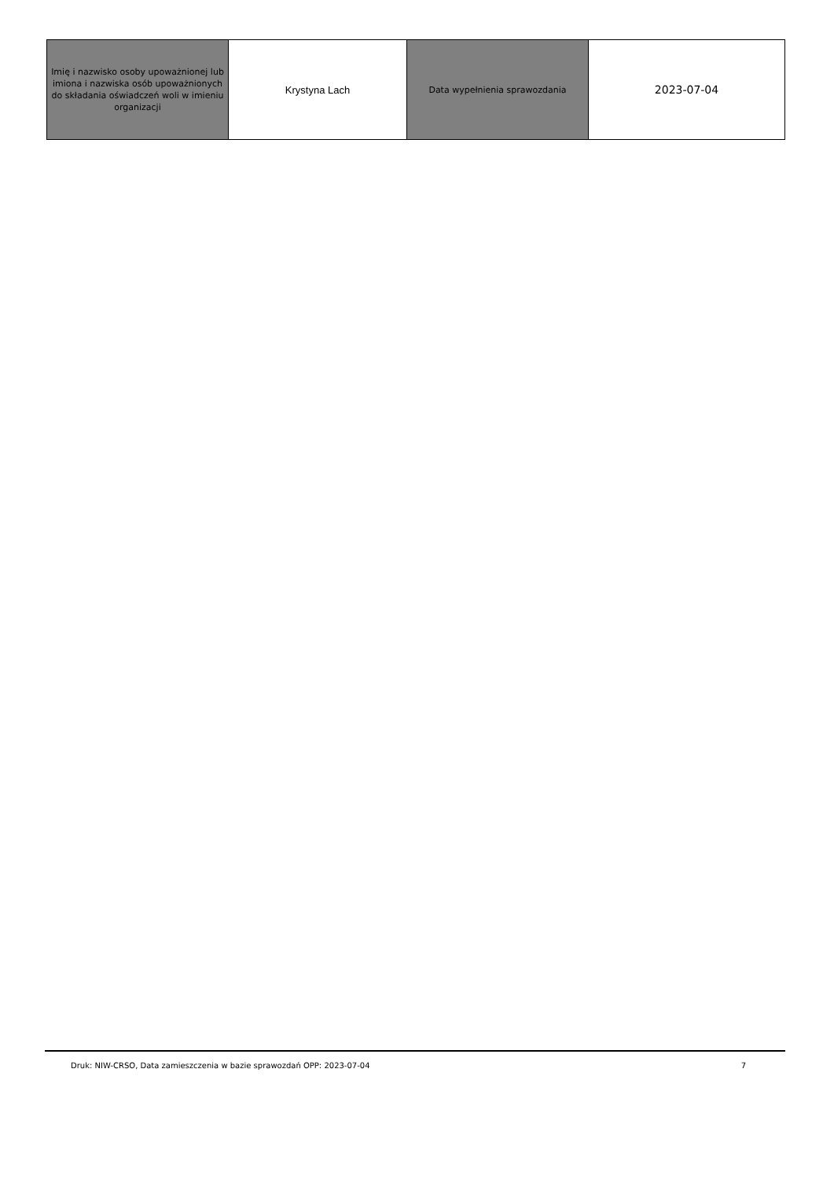| Imię i nazwisko osoby upoważnionej lub imiona i nazwiska osób upoważnionych do składania oświadczeń woli w imieniu organizacji | Krystyna Lach | Data wypełnienia sprawozdania | 2023-07-04 |
Druk: NIW-CRSO, Data zamieszczenia w bazie sprawozdań OPP: 2023-07-04 7